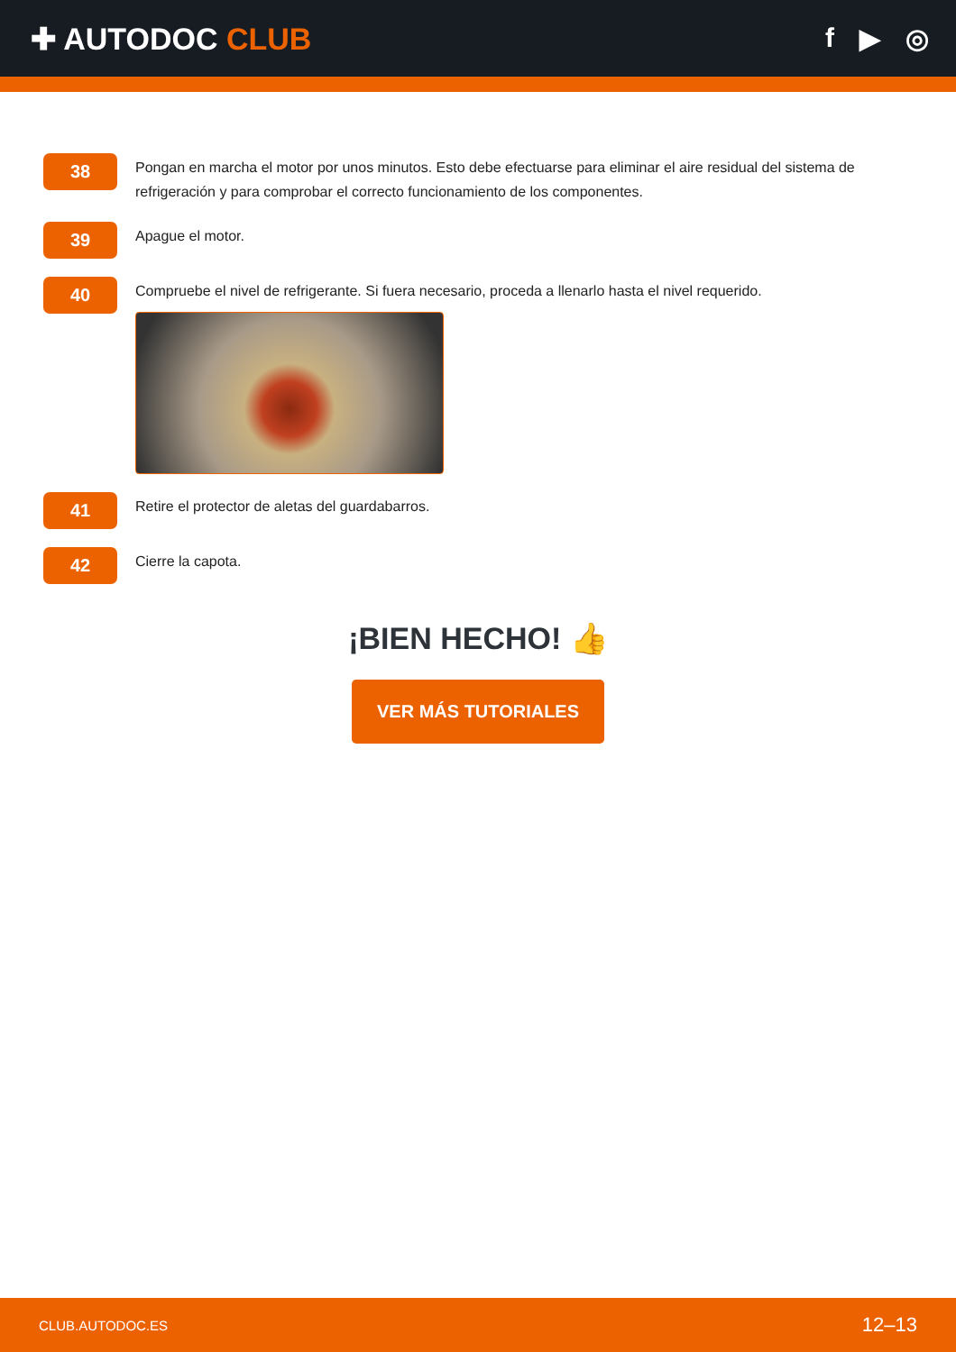✚ AUTODOC CLUB f ▶ ◎
38
Pongan en marcha el motor por unos minutos. Esto debe efectuarse para eliminar el aire residual del sistema de refrigeración y para comprobar el correcto funcionamiento de los componentes.
39
Apague el motor.
40
Compruebe el nivel de refrigerante. Si fuera necesario, proceda a llenarlo hasta el nivel requerido.
41
Retire el protector de aletas del guardabarros.
42
Cierre la capota.
¡BIEN HECHO! 👍
VER MÁS TUTORIALES
CLUB.AUTODOC.ES 12–13